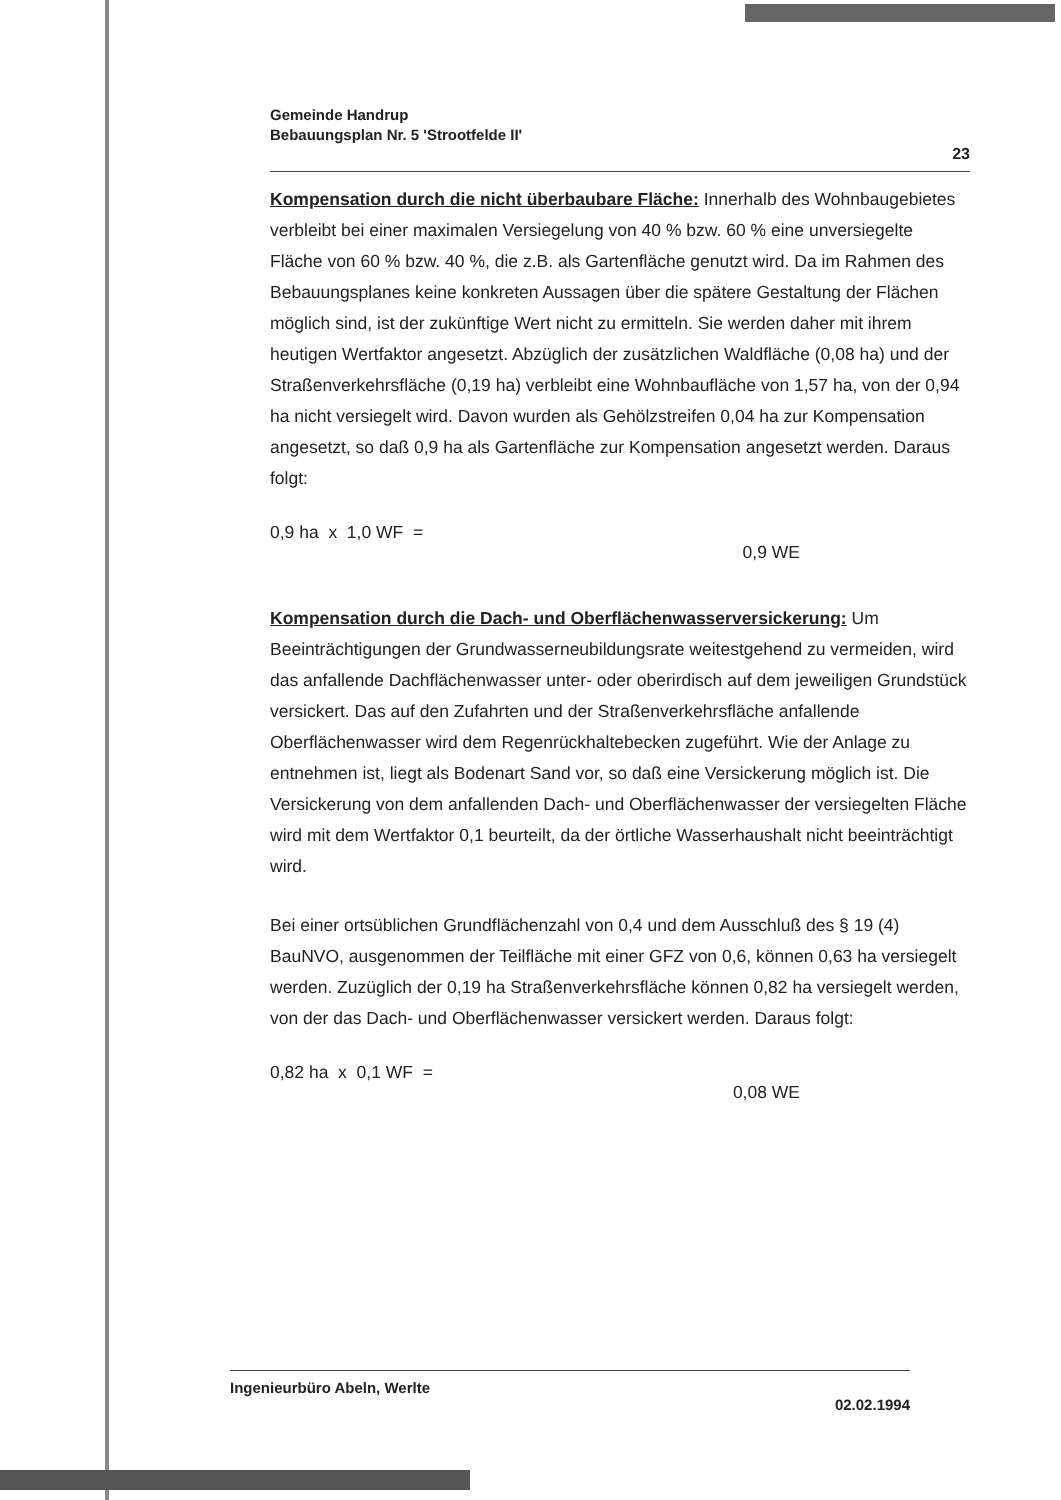Gemeinde Handrup
Bebauungsplan Nr. 5 'Strootfelde II'
23
Kompensation durch die nicht überbaubare Fläche: Innerhalb des Wohnbaugebietes verbleibt bei einer maximalen Versiegelung von 40 % bzw. 60 % eine unversiegelte Fläche von 60 % bzw. 40 %, die z.B. als Gartenfläche genutzt wird. Da im Rahmen des Bebauungsplanes keine konkreten Aussagen über die spätere Gestaltung der Flächen möglich sind, ist der zukünftige Wert nicht zu ermitteln. Sie werden daher mit ihrem heutigen Wertfaktor angesetzt. Abzüglich der zusätzlichen Waldfläche (0,08 ha) und der Straßenverkehrsfläche (0,19 ha) verbleibt eine Wohnbaufläche von 1,57 ha, von der 0,94 ha nicht versiegelt wird. Davon wurden als Gehölzstreifen 0,04 ha zur Kompensation angesetzt, so daß 0,9 ha als Gartenfläche zur Kompensation angesetzt werden. Daraus folgt:
0,9 ha x 1,0 WF = 0,9 WE
Kompensation durch die Dach- und Oberflächenwasserversickerung: Um Beeinträchtigungen der Grundwasserneubildungsrate weitestgehend zu vermeiden, wird das anfallende Dachflächenwasser unter- oder oberirdisch auf dem jeweiligen Grundstück versickert. Das auf den Zufahrten und der Straßenverkehrsfläche anfallende Oberflächenwasser wird dem Regenrückhaltebecken zugeführt. Wie der Anlage zu entnehmen ist, liegt als Bodenart Sand vor, so daß eine Versickerung möglich ist. Die Versickerung von dem anfallenden Dach- und Oberflächenwasser der versiegelten Fläche wird mit dem Wertfaktor 0,1 beurteilt, da der örtliche Wasserhaushalt nicht beeinträchtigt wird.
Bei einer ortsüblichen Grundflächenzahl von 0,4 und dem Ausschluß des § 19 (4) BauNVO, ausgenommen der Teilfläche mit einer GFZ von 0,6, können 0,63 ha versiegelt werden. Zuzüglich der 0,19 ha Straßenverkehrsfläche können 0,82 ha versiegelt werden, von der das Dach- und Oberflächenwasser versickert werden. Daraus folgt:
0,82 ha x 0,1 WF = 0,08 WE
Ingenieurbüro Abeln, Werlte
02.02.1994